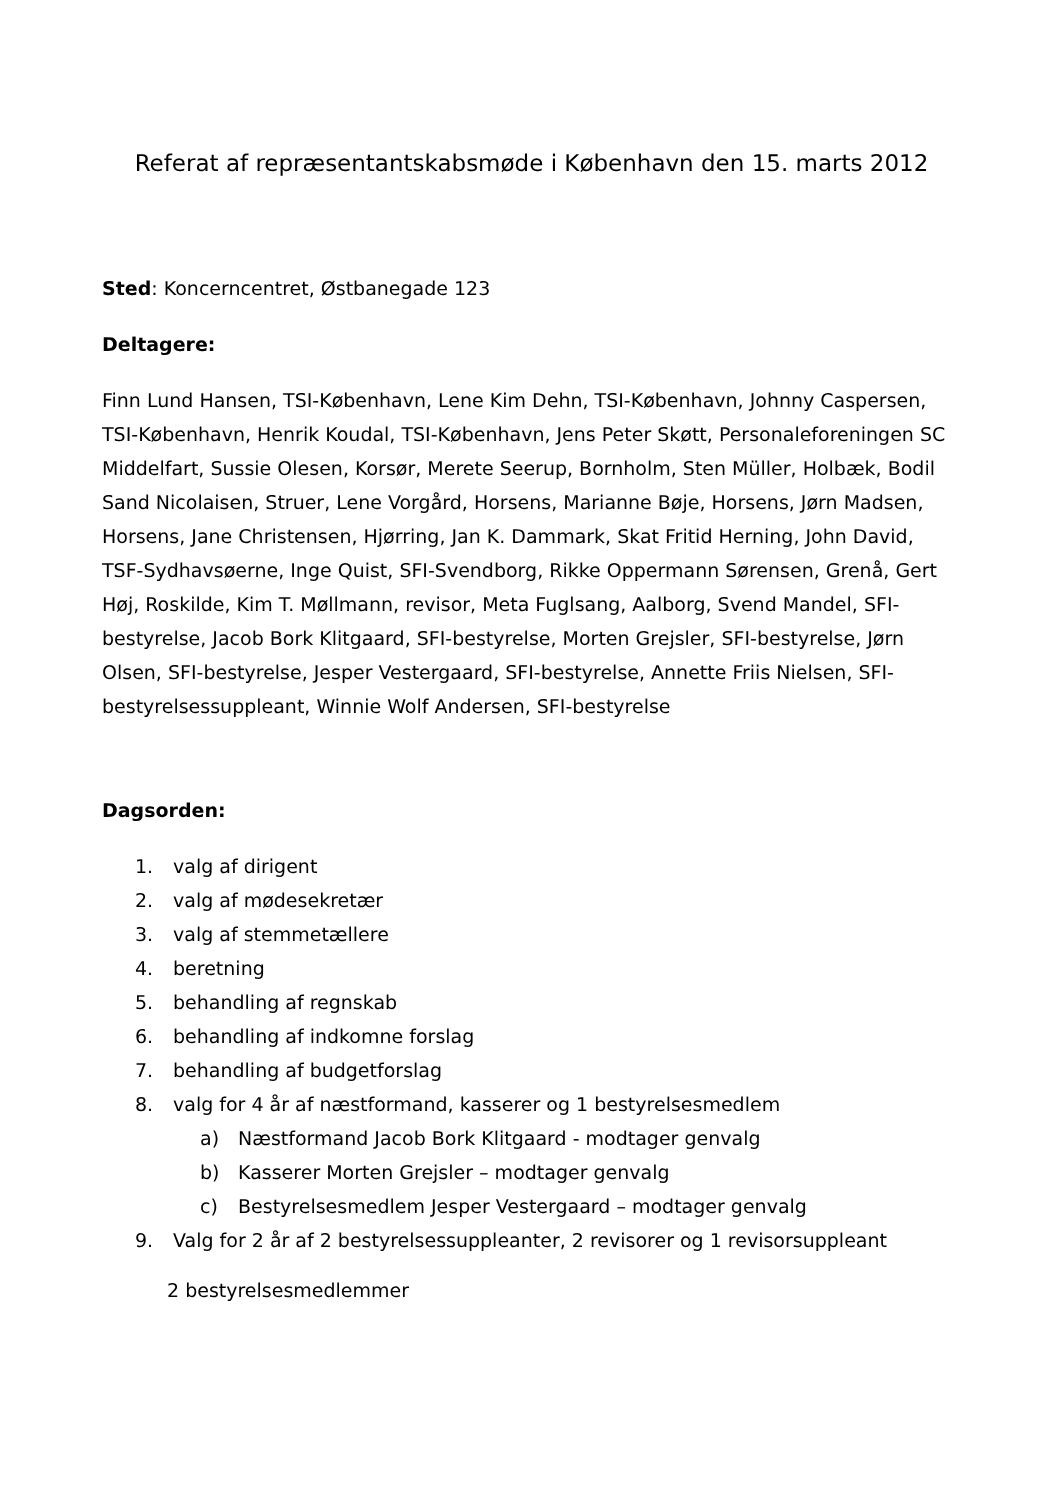Referat af repræsentantskabsmøde i København den 15. marts 2012
Sted: Koncerncentret, Østbanegade 123
Deltagere:
Finn Lund Hansen, TSI-København, Lene Kim Dehn, TSI-København, Johnny Caspersen, TSI-København, Henrik Koudal, TSI-København, Jens Peter Skøtt, Personaleforeningen SC Middelfart, Sussie Olesen, Korsør, Merete Seerup, Bornholm, Sten Müller, Holbæk, Bodil Sand Nicolaisen, Struer, Lene Vorgård, Horsens, Marianne Bøje, Horsens, Jørn Madsen, Horsens, Jane Christensen, Hjørring, Jan K. Dammark, Skat Fritid Herning, John David, TSF-Sydhavsøerne, Inge Quist, SFI-Svendborg, Rikke Oppermann Sørensen, Grenå, Gert Høj, Roskilde, Kim T. Møllmann, revisor, Meta Fuglsang, Aalborg, Svend Mandel, SFI-bestyrelse, Jacob Bork Klitgaard, SFI-bestyrelse, Morten Grejsler, SFI-bestyrelse, Jørn Olsen, SFI-bestyrelse, Jesper Vestergaard, SFI-bestyrelse, Annette Friis Nielsen, SFI-bestyrelsessuppleant, Winnie Wolf Andersen, SFI-bestyrelse
Dagsorden:
1. valg af dirigent
2. valg af mødesekretær
3. valg af stemmetællere
4. beretning
5. behandling af regnskab
6. behandling af indkomne forslag
7. behandling af budgetforslag
8. valg for 4 år af næstformand, kasserer og 1 bestyrelsesmedlem
a) Næstformand Jacob Bork Klitgaard - modtager genvalg
b) Kasserer Morten Grejsler – modtager genvalg
c) Bestyrelsesmedlem Jesper Vestergaard – modtager genvalg
9. Valg for 2 år af 2 bestyrelsessuppleanter, 2 revisorer og 1 revisorsuppleant
2 bestyrelsesmedlemmer